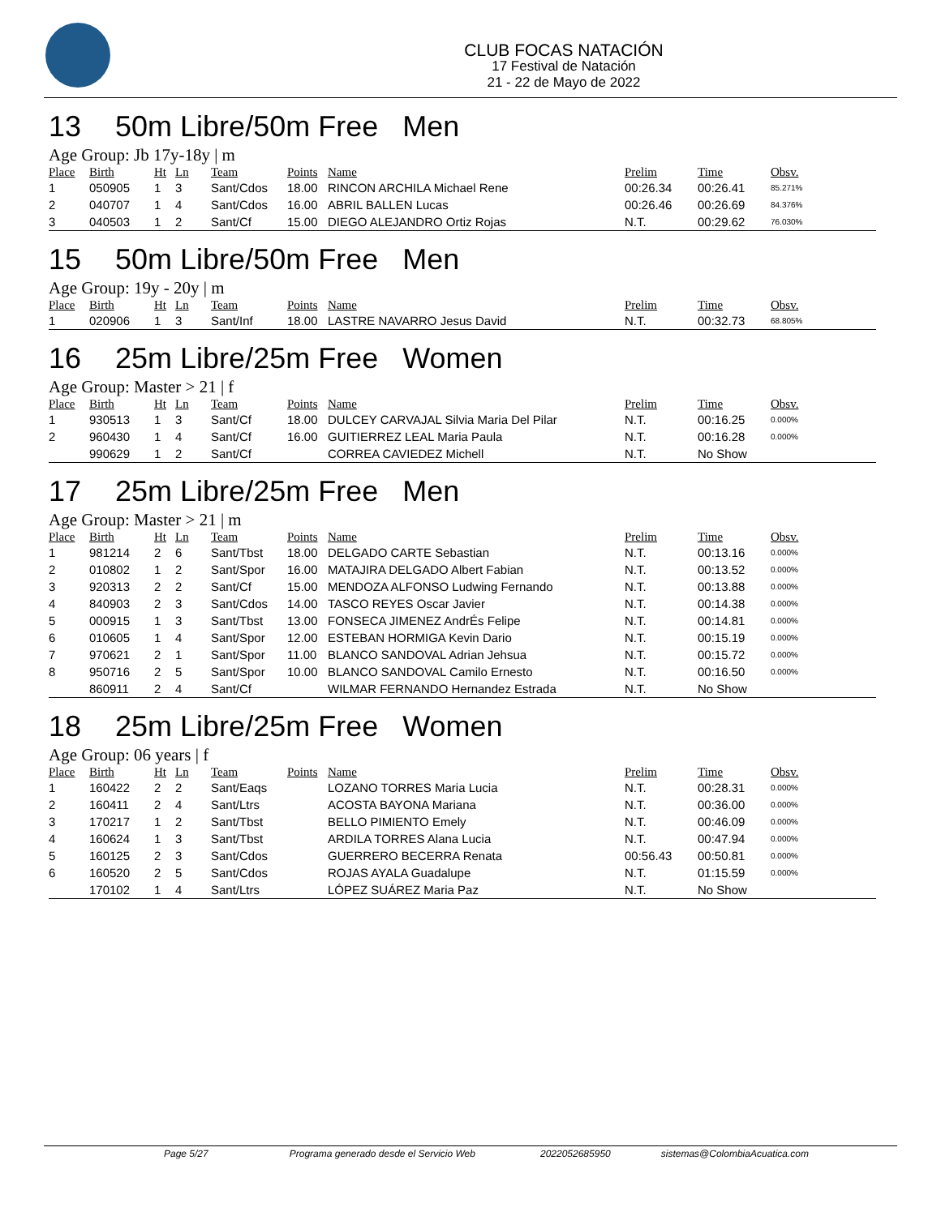CLUB FOCAS NATACIÓN
17 Festival de Natación
21 - 22 de Mayo de 2022
13 50m Libre/50m Free Men
Age Group: Jb 17y-18y | m
| Place | Birth | Ht | Ln | Team | Points | Name | Prelim | Time | Obsv. |
| --- | --- | --- | --- | --- | --- | --- | --- | --- | --- |
| 1 | 050905 | 1 | 3 | Sant/Cdos | 18.00 | RINCON ARCHILA Michael Rene | 00:26.34 | 00:26.41 | 85.271% |
| 2 | 040707 | 1 | 4 | Sant/Cdos | 16.00 | ABRIL BALLEN Lucas | 00:26.46 | 00:26.69 | 84.376% |
| 3 | 040503 | 1 | 2 | Sant/Cf | 15.00 | DIEGO ALEJANDRO Ortiz Rojas | N.T. | 00:29.62 | 76.030% |
15 50m Libre/50m Free Men
Age Group: 19y - 20y | m
| Place | Birth | Ht | Ln | Team | Points | Name | Prelim | Time | Obsv. |
| --- | --- | --- | --- | --- | --- | --- | --- | --- | --- |
| 1 | 020906 | 1 | 3 | Sant/Inf | 18.00 | LASTRE NAVARRO Jesus David | N.T. | 00:32.73 | 68.805% |
16 25m Libre/25m Free Women
Age Group: Master > 21 | f
| Place | Birth | Ht | Ln | Team | Points | Name | Prelim | Time | Obsv. |
| --- | --- | --- | --- | --- | --- | --- | --- | --- | --- |
| 1 | 930513 | 1 | 3 | Sant/Cf | 18.00 | DULCEY CARVAJAL Silvia Maria Del Pilar | N.T. | 00:16.25 | 0.000% |
| 2 | 960430 | 1 | 4 | Sant/Cf | 16.00 | GUITIERREZ LEAL Maria Paula | N.T. | 00:16.28 | 0.000% |
| | 990629 | 1 | 2 | Sant/Cf | | CORREA CAVIEDEZ Michell | N.T. | No Show | |
17 25m Libre/25m Free Men
Age Group: Master > 21 | m
| Place | Birth | Ht | Ln | Team | Points | Name | Prelim | Time | Obsv. |
| --- | --- | --- | --- | --- | --- | --- | --- | --- | --- |
| 1 | 981214 | 2 | 6 | Sant/Tbst | 18.00 | DELGADO CARTE Sebastian | N.T. | 00:13.16 | 0.000% |
| 2 | 010802 | 1 | 2 | Sant/Spor | 16.00 | MATAJIRA DELGADO Albert Fabian | N.T. | 00:13.52 | 0.000% |
| 3 | 920313 | 2 | 2 | Sant/Cf | 15.00 | MENDOZA ALFONSO Ludwing Fernando | N.T. | 00:13.88 | 0.000% |
| 4 | 840903 | 2 | 3 | Sant/Cdos | 14.00 | TASCO REYES Oscar Javier | N.T. | 00:14.38 | 0.000% |
| 5 | 000915 | 1 | 3 | Sant/Tbst | 13.00 | FONSECA JIMENEZ AndrÉs Felipe | N.T. | 00:14.81 | 0.000% |
| 6 | 010605 | 1 | 4 | Sant/Spor | 12.00 | ESTEBAN HORMIGA Kevin Dario | N.T. | 00:15.19 | 0.000% |
| 7 | 970621 | 2 | 1 | Sant/Spor | 11.00 | BLANCO SANDOVAL Adrian Jehsua | N.T. | 00:15.72 | 0.000% |
| 8 | 950716 | 2 | 5 | Sant/Spor | 10.00 | BLANCO SANDOVAL Camilo Ernesto | N.T. | 00:16.50 | 0.000% |
| | 860911 | 2 | 4 | Sant/Cf | | WILMAR FERNANDO Hernandez Estrada | N.T. | No Show | |
18 25m Libre/25m Free Women
Age Group: 06 years | f
| Place | Birth | Ht | Ln | Team | Points | Name | Prelim | Time | Obsv. |
| --- | --- | --- | --- | --- | --- | --- | --- | --- | --- |
| 1 | 160422 | 2 | 2 | Sant/Eaqs | | LOZANO TORRES Maria Lucia | N.T. | 00:28.31 | 0.000% |
| 2 | 160411 | 2 | 4 | Sant/Ltrs | | ACOSTA BAYONA Mariana | N.T. | 00:36.00 | 0.000% |
| 3 | 170217 | 1 | 2 | Sant/Tbst | | BELLO PIMIENTO Emely | N.T. | 00:46.09 | 0.000% |
| 4 | 160624 | 1 | 3 | Sant/Tbst | | ARDILA TORRES Alana Lucia | N.T. | 00:47.94 | 0.000% |
| 5 | 160125 | 2 | 3 | Sant/Cdos | | GUERRERO BECERRA Renata | 00:56.43 | 00:50.81 | 0.000% |
| 6 | 160520 | 2 | 5 | Sant/Cdos | | ROJAS AYALA Guadalupe | N.T. | 01:15.59 | 0.000% |
| | 170102 | 1 | 4 | Sant/Ltrs | | LÓPEZ SUÁREZ Maria Paz | N.T. | No Show | |
Page 5/27 Programa generado desde el Servicio Web 2022052685950 sistemas@ColombiaAcuatica.com